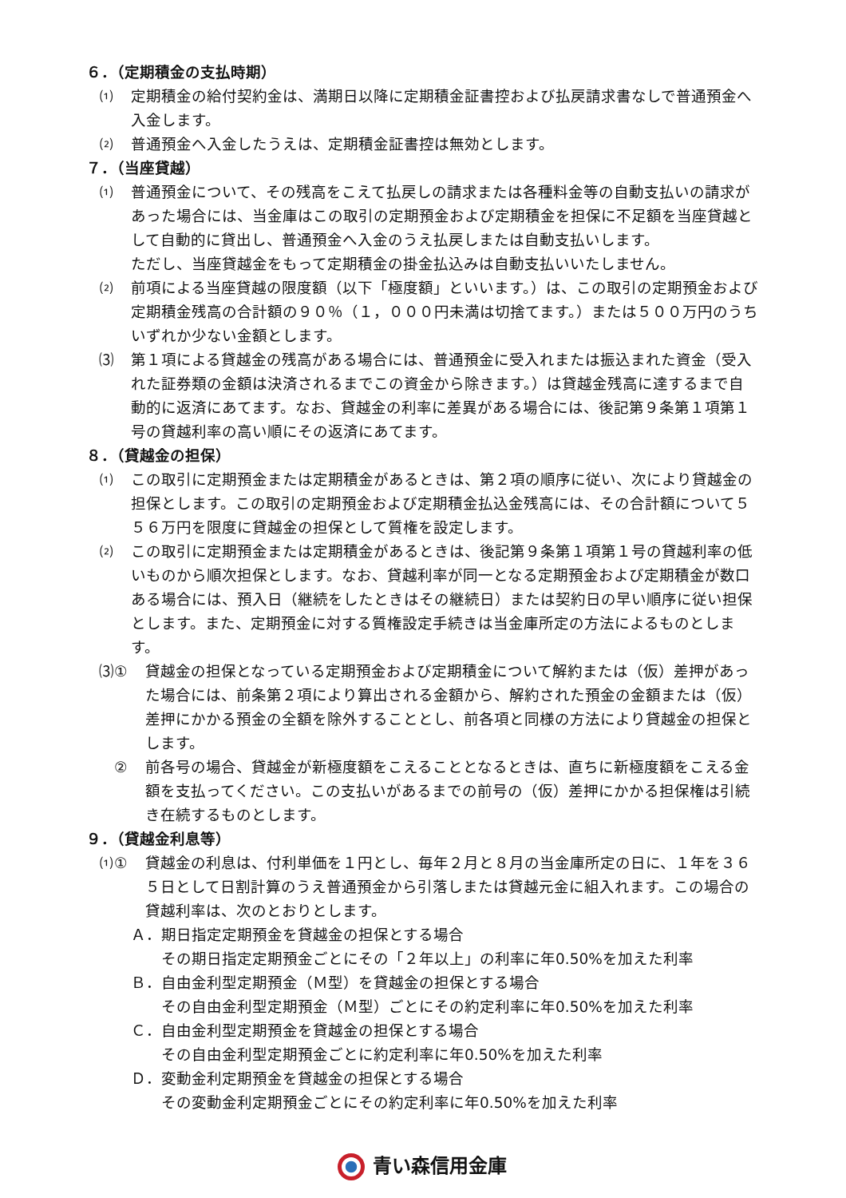６．（定期積金の支払時期）
⑴ 定期積金の給付契約金は、満期日以降に定期積金証書控および払戻請求書なしで普通預金へ入金します。
⑵ 普通預金へ入金したうえは、定期積金証書控は無効とします。
７．（当座貸越）
⑴ 普通預金について、その残高をこえて払戻しの請求または各種料金等の自動支払いの請求があった場合には、当金庫はこの取引の定期預金および定期積金を担保に不足額を当座貸越として自動的に貸出し、普通預金へ入金のうえ払戻しまたは自動支払いします。
ただし、当座貸越金をもって定期積金の掛金払込みは自動支払いいたしません。
⑵ 前項による当座貸越の限度額（以下「極度額」といいます。）は、この取引の定期預金および定期積金残高の合計額の９０％（１，０００円未満は切捨てます。）または５００万円のうちいずれか少ない金額とします。
⑶ 第１項による貸越金の残高がある場合には、普通預金に受入れまたは振込まれた資金（受入れた証券類の金額は決済されるまでこの資金から除きます。）は貸越金残高に達するまで自動的に返済にあてます。なお、貸越金の利率に差異がある場合には、後記第９条第１項第１号の貸越利率の高い順にその返済にあてます。
８．（貸越金の担保）
⑴ この取引に定期預金または定期積金があるときは、第２項の順序に従い、次により貸越金の担保とします。この取引の定期預金および定期積金払込金残高には、その合計額について５５６万円を限度に貸越金の担保として質権を設定します。
⑵ この取引に定期預金または定期積金があるときは、後記第９条第１項第１号の貸越利率の低いものから順次担保とします。なお、貸越利率が同一となる定期預金および定期積金が数口ある場合には、預入日（継続をしたときはその継続日）または契約日の早い順序に従い担保とします。また、定期預金に対する質権設定手続きは当金庫所定の方法によるものとします。
⑶① 貸越金の担保となっている定期預金および定期積金について解約または（仮）差押があった場合には、前条第２項により算出される金額から、解約された預金の金額または（仮）差押にかかる預金の全額を除外することとし、前各項と同様の方法により貸越金の担保とします。
　② 前各号の場合、貸越金が新極度額をこえることとなるときは、直ちに新極度額をこえる金額を支払ってください。この支払いがあるまでの前号の（仮）差押にかかる担保権は引続き在続するものとします。
９．（貸越金利息等）
⑴① 貸越金の利息は、付利単価を１円とし、毎年２月と８月の当金庫所定の日に、１年を３６５日として日割計算のうえ普通預金から引落しまたは貸越元金に組入れます。この場合の貸越利率は、次のとおりとします。
Ａ． 期日指定定期預金を貸越金の担保とする場合
その期日指定定期預金ごとにその「２年以上」の利率に年0.50%を加えた利率
Ｂ． 自由金利型定期預金（Ｍ型）を貸越金の担保とする場合
その自由金利型定期預金（Ｍ型）ごとにその約定利率に年0.50%を加えた利率
Ｃ． 自由金利型定期預金を貸越金の担保とする場合
その自由金利型定期預金ごとに約定利率に年0.50%を加えた利率
Ｄ． 変動金利定期預金を貸越金の担保とする場合
その変動金利定期預金ごとにその約定利率に年0.50%を加えた利率
青い森信用金庫